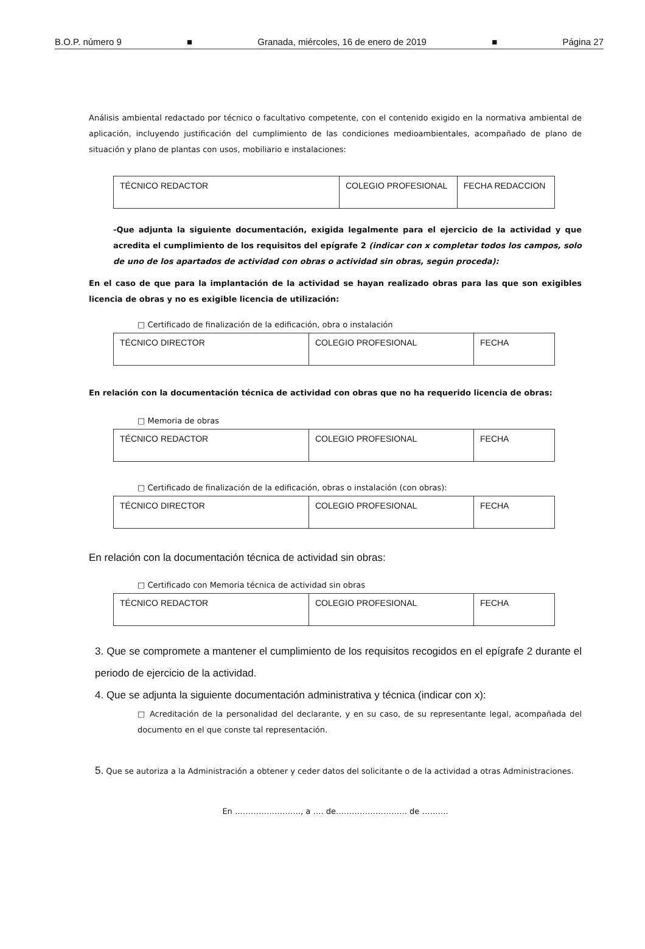B.O.P. número 9 ■ Granada, miércoles, 16 de enero de 2019 ■ Página 27
Análisis ambiental redactado por técnico o facultativo competente, con el contenido exigido en la normativa ambiental de aplicación, incluyendo justificación del cumplimiento de las condiciones medioambientales, acompañado de plano de situación y plano de plantas con usos, mobiliario e instalaciones:
| TÉCNICO REDACTOR | COLEGIO PROFESIONAL | FECHA REDACCION |
-Que adjunta la siguiente documentación, exigida legalmente para el ejercicio de la actividad y que acredita el cumplimiento de los requisitos del epígrafe 2 (indicar con x completar todos los campos, solo de uno de los apartados de actividad con obras o actividad sin obras, según proceda):
En el caso de que para la implantación de la actividad se hayan realizado obras para las que son exigibles licencia de obras y no es exigible licencia de utilización:
□ Certificado de finalización de la edificación, obra o instalación
| TÉCNICO DIRECTOR | COLEGIO PROFESIONAL | FECHA |
En relación con la documentación técnica de actividad con obras que no ha requerido licencia de obras:
□ Memoria de obras
| TÉCNICO REDACTOR | COLEGIO PROFESIONAL | FECHA |
□ Certificado de finalización de la edificación, obras o instalación (con obras):
| TÉCNICO DIRECTOR | COLEGIO PROFESIONAL | FECHA |
En relación con la documentación técnica de actividad sin obras:
□ Certificado con Memoria técnica de actividad sin obras
| TÉCNICO REDACTOR | COLEGIO PROFESIONAL | FECHA |
3. Que se compromete a mantener el cumplimiento de los requisitos recogidos en el epígrafe 2 durante el periodo de ejercicio de la actividad.
4. Que se adjunta la siguiente documentación administrativa y técnica (indicar con x):
□ Acreditación de la personalidad del declarante, y en su caso, de su representante legal, acompañada del documento en el que conste tal representación.
5. Que se autoriza a la Administración a obtener y ceder datos del solicitante o de la actividad a otras Administraciones.
En ……………………., a …. de……………………… de ……….